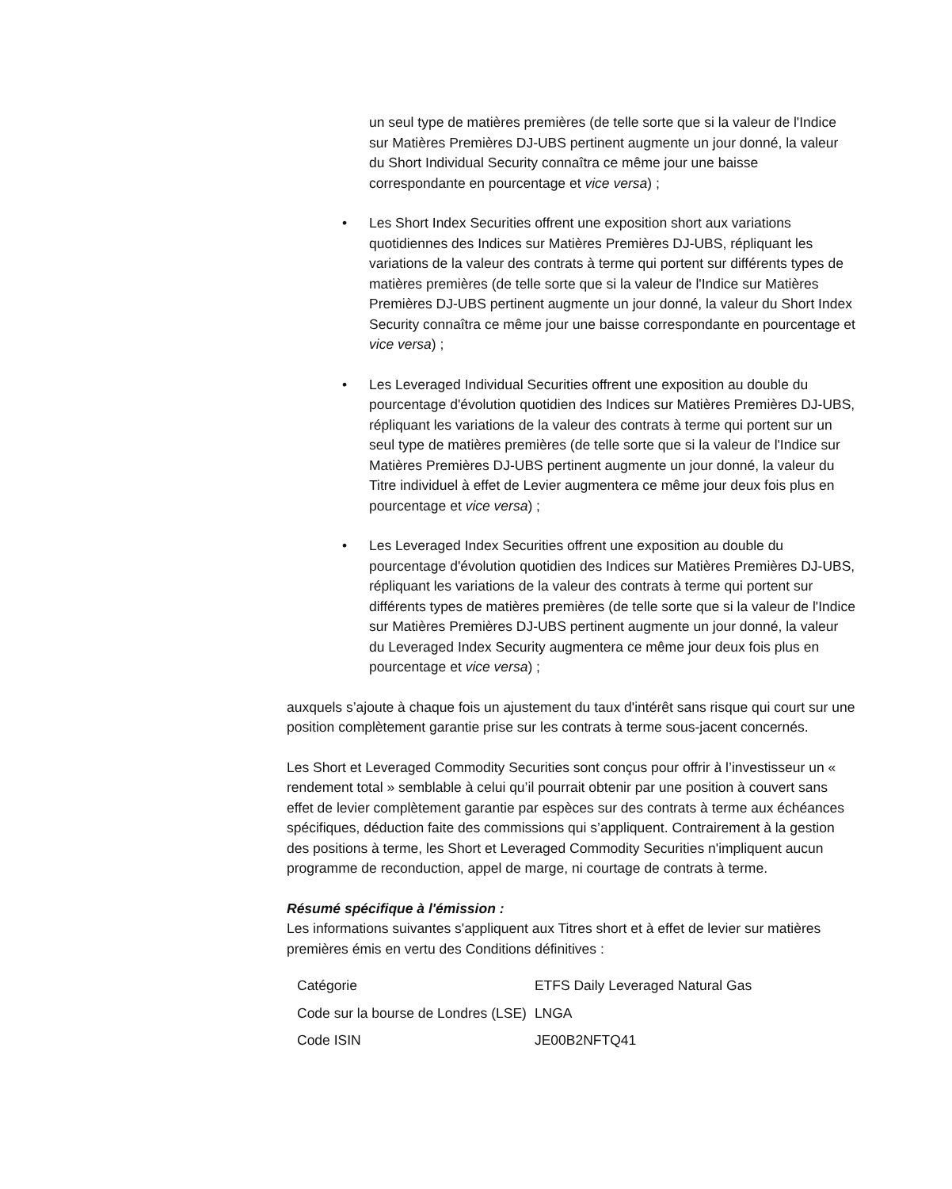un seul type de matières premières (de telle sorte que si la valeur de l'Indice sur Matières Premières DJ-UBS pertinent augmente un jour donné, la valeur du Short Individual Security connaîtra ce même jour une baisse correspondante en pourcentage et vice versa) ;
• Les Short Index Securities offrent une exposition short aux variations quotidiennes des Indices sur Matières Premières DJ-UBS, répliquant les variations de la valeur des contrats à terme qui portent sur différents types de matières premières (de telle sorte que si la valeur de l'Indice sur Matières Premières DJ-UBS pertinent augmente un jour donné, la valeur du Short Index Security connaîtra ce même jour une baisse correspondante en pourcentage et vice versa) ;
• Les Leveraged Individual Securities offrent une exposition au double du pourcentage d'évolution quotidien des Indices sur Matières Premières DJ-UBS, répliquant les variations de la valeur des contrats à terme qui portent sur un seul type de matières premières (de telle sorte que si la valeur de l'Indice sur Matières Premières DJ-UBS pertinent augmente un jour donné, la valeur du Titre individuel à effet de Levier augmentera ce même jour deux fois plus en pourcentage et vice versa) ;
• Les Leveraged Index Securities offrent une exposition au double du pourcentage d'évolution quotidien des Indices sur Matières Premières DJ-UBS, répliquant les variations de la valeur des contrats à terme qui portent sur différents types de matières premières (de telle sorte que si la valeur de l'Indice sur Matières Premières DJ-UBS pertinent augmente un jour donné, la valeur du Leveraged Index Security augmentera ce même jour deux fois plus en pourcentage et vice versa) ;
auxquels s’ajoute à chaque fois un ajustement du taux d'intérêt sans risque qui court sur une position complètement garantie prise sur les contrats à terme sous-jacent concernés.
Les Short et Leveraged Commodity Securities sont conçus pour offrir à l’investisseur un « rendement total » semblable à celui qu’il pourrait obtenir par une position à couvert sans effet de levier complètement garantie par espèces sur des contrats à terme aux échéances spécifiques, déduction faite des commissions qui s’appliquent. Contrairement à la gestion des positions à terme, les Short et Leveraged Commodity Securities n'impliquent aucun programme de reconduction, appel de marge, ni courtage de contrats à terme.
Résumé spécifique à l'émission :
Les informations suivantes s'appliquent aux Titres short et à effet de levier sur matières premières émis en vertu des Conditions définitives :
| Catégorie | ETFS Daily Leveraged Natural Gas |
| Code sur la bourse de Londres (LSE) | LNGA |
| Code ISIN | JE00B2NFTQ41 |